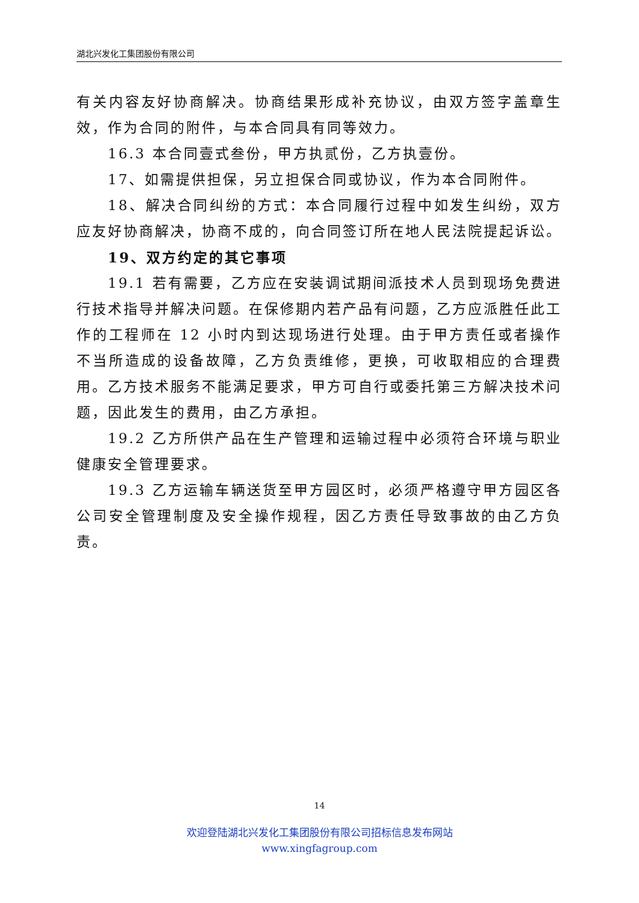湖北兴发化工集团股份有限公司
有关内容友好协商解决。协商结果形成补充协议，由双方签字盖章生效，作为合同的附件，与本合同具有同等效力。
16.3 本合同壹式叁份，甲方执贰份，乙方执壹份。
17、如需提供担保，另立担保合同或协议，作为本合同附件。
18、解决合同纠纷的方式：本合同履行过程中如发生纠纷，双方应友好协商解决，协商不成的，向合同签订所在地人民法院提起诉讼。
19、双方约定的其它事项
19.1 若有需要，乙方应在安装调试期间派技术人员到现场免费进行技术指导并解决问题。在保修期内若产品有问题，乙方应派胜任此工作的工程师在 12 小时内到达现场进行处理。由于甲方责任或者操作不当所造成的设备故障，乙方负责维修，更换，可收取相应的合理费用。乙方技术服务不能满足要求，甲方可自行或委托第三方解决技术问题，因此发生的费用，由乙方承担。
19.2 乙方所供产品在生产管理和运输过程中必须符合环境与职业健康安全管理要求。
19.3 乙方运输车辆送货至甲方园区时，必须严格遵守甲方园区各公司安全管理制度及安全操作规程，因乙方责任导致事故的由乙方负责。
14
欢迎登陆湖北兴发化工集团股份有限公司招标信息发布网站
www.xingfagroup.com